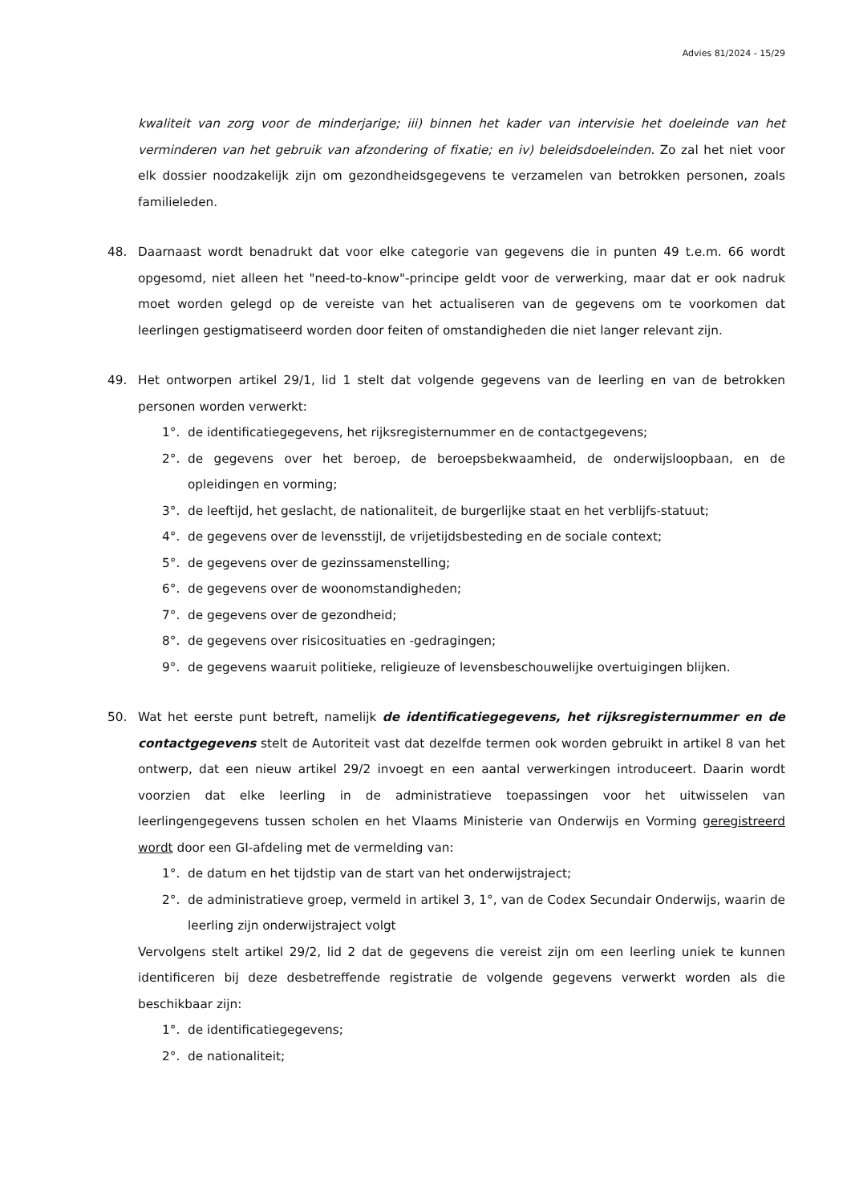Advies 81/2024 - 15/29
kwaliteit van zorg voor de minderjarige; iii) binnen het kader van intervisie het doeleinde van het verminderen van het gebruik van afzondering of fixatie; en iv) beleidsdoeleinden. Zo zal het niet voor elk dossier noodzakelijk zijn om gezondheidsgegevens te verzamelen van betrokken personen, zoals familieleden.
48. Daarnaast wordt benadrukt dat voor elke categorie van gegevens die in punten 49 t.e.m. 66 wordt opgesomd, niet alleen het "need-to-know"-principe geldt voor de verwerking, maar dat er ook nadruk moet worden gelegd op de vereiste van het actualiseren van de gegevens om te voorkomen dat leerlingen gestigmatiseerd worden door feiten of omstandigheden die niet langer relevant zijn.
49. Het ontworpen artikel 29/1, lid 1 stelt dat volgende gegevens van de leerling en van de betrokken personen worden verwerkt:
1°. de identificatiegegevens, het rijksregisternummer en de contactgegevens;
2°. de gegevens over het beroep, de beroepsbekwaamheid, de onderwijsloopbaan, en de opleidingen en vorming;
3°. de leeftijd, het geslacht, de nationaliteit, de burgerlijke staat en het verblijfs-statuut;
4°. de gegevens over de levensstijl, de vrijetijdsbesteding en de sociale context;
5°. de gegevens over de gezinssamenstelling;
6°. de gegevens over de woonomstandigheden;
7°. de gegevens over de gezondheid;
8°. de gegevens over risicosituaties en -gedragingen;
9°. de gegevens waaruit politieke, religieuze of levensbeschouwelijke overtuigingen blijken.
50. Wat het eerste punt betreft, namelijk de identificatiegegevens, het rijksregisternummer en de contactgegevens stelt de Autoriteit vast dat dezelfde termen ook worden gebruikt in artikel 8 van het ontwerp, dat een nieuw artikel 29/2 invoegt en een aantal verwerkingen introduceert. Daarin wordt voorzien dat elke leerling in de administratieve toepassingen voor het uitwisselen van leerlingengegevens tussen scholen en het Vlaams Ministerie van Onderwijs en Vorming geregistreerd wordt door een GI-afdeling met de vermelding van:
1°. de datum en het tijdstip van de start van het onderwijstraject;
2°. de administratieve groep, vermeld in artikel 3, 1°, van de Codex Secundair Onderwijs, waarin de leerling zijn onderwijstraject volgt
Vervolgens stelt artikel 29/2, lid 2 dat de gegevens die vereist zijn om een leerling uniek te kunnen identificeren bij deze desbetreffende registratie de volgende gegevens verwerkt worden als die beschikbaar zijn:
1°. de identificatiegegevens;
2°. de nationaliteit;